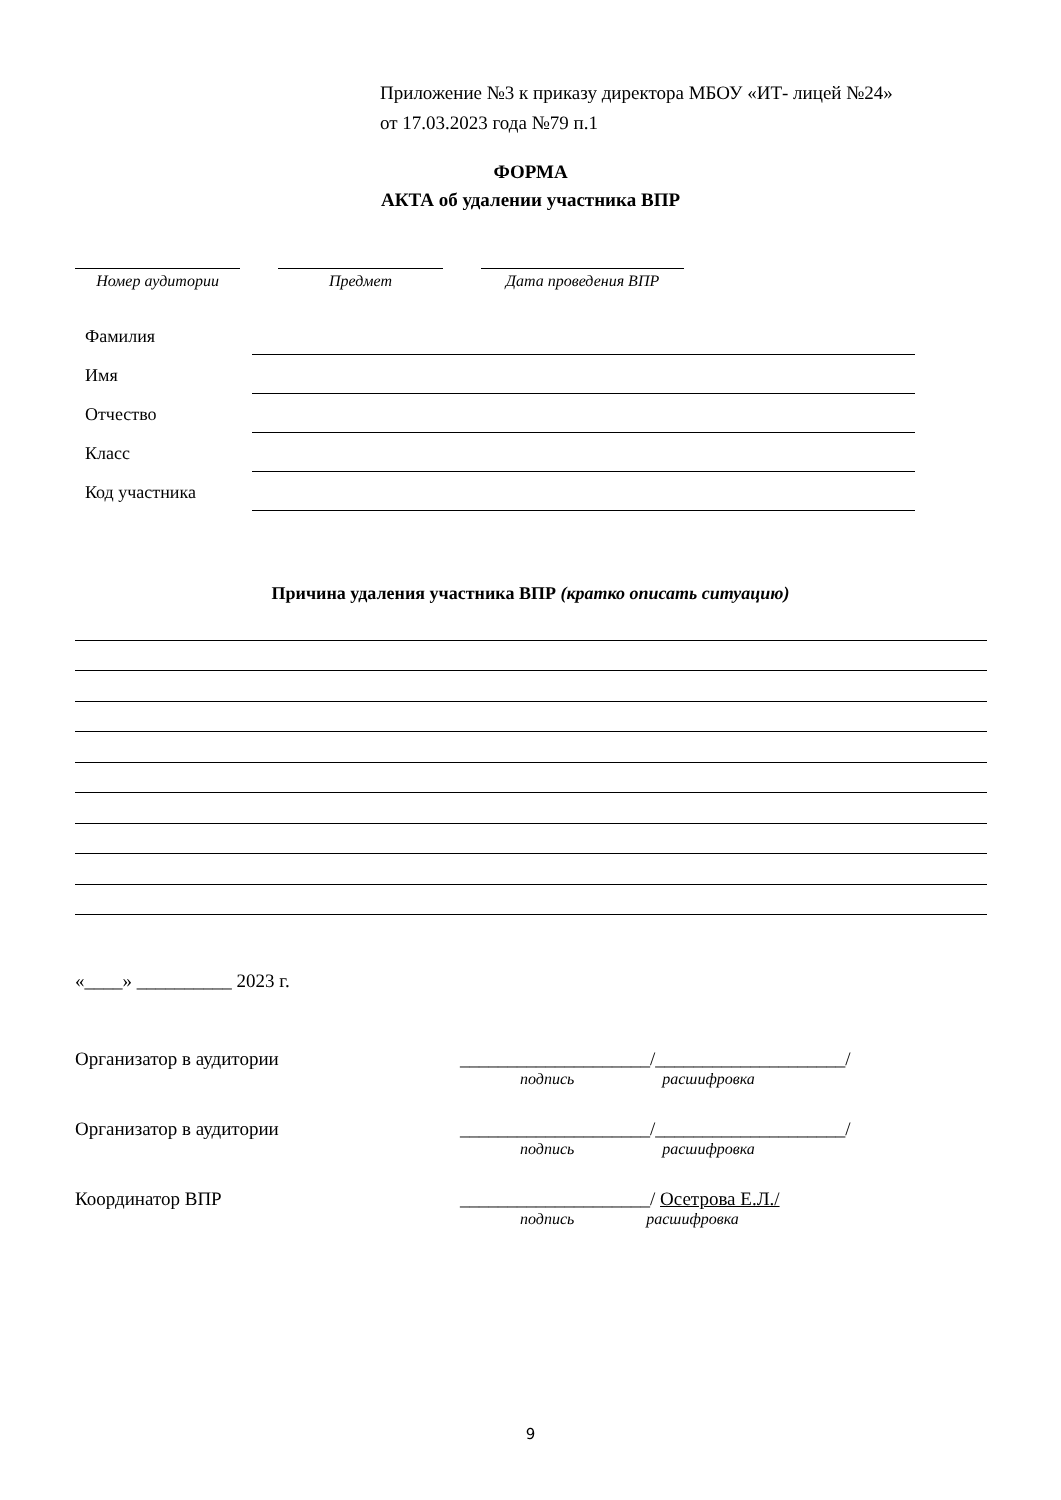Приложение №3 к приказу директора МБОУ «ИТ- лицей №24»
от 17.03.2023 года №79 п.1
ФОРМА
АКТА об удалении участника ВПР
Номер аудитории Предмет Дата проведения ВПР
Фамилия
Имя
Отчество
Класс
Код участника
Причина удаления участника ВПР (кратко описать ситуацию)
«____» __________ 2023 г.
Организатор в аудитории ____________________/____________________/
подпись расшифровка
Организатор в аудитории ____________________/____________________/
подпись расшифровка
Координатор ВПР ____________________/ Осетрова Е.Л./
подпись расшифровка
9